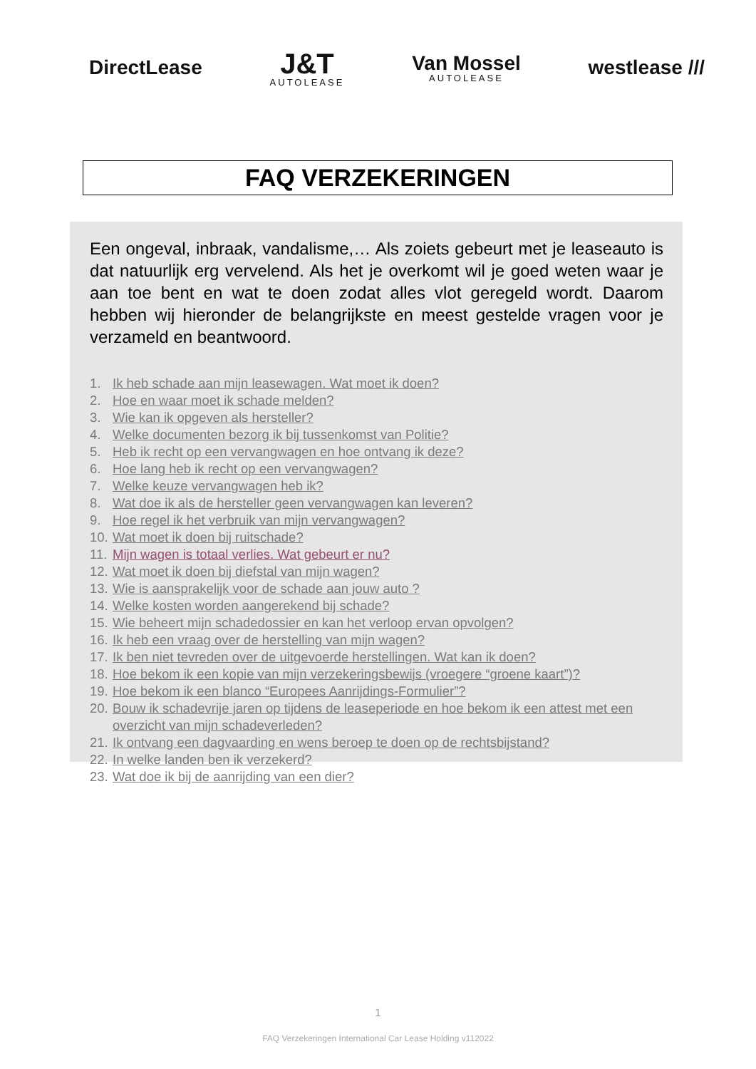DirectLease
J&T
AUTOLEASE
Van Mossel
AUTOLEASE
westlease ///
FAQ VERZEKERINGEN
Een ongeval, inbraak, vandalisme,… Als zoiets gebeurt met je leaseauto is dat natuurlijk erg vervelend. Als het je overkomt wil je goed weten waar je aan toe bent en wat te doen zodat alles vlot geregeld wordt. Daarom hebben wij hieronder de belangrijkste en meest gestelde vragen voor je verzameld en beantwoord.
1. Ik heb schade aan mijn leasewagen. Wat moet ik doen?
2. Hoe en waar moet ik schade melden?
3. Wie kan ik opgeven als hersteller?
4. Welke documenten bezorg ik bij tussenkomst van Politie?
5. Heb ik recht op een vervangwagen en hoe ontvang ik deze?
6. Hoe lang heb ik recht op een vervangwagen?
7. Welke keuze vervangwagen heb ik?
8. Wat doe ik als de hersteller geen vervangwagen kan leveren?
9. Hoe regel ik het verbruik van mijn vervangwagen?
10. Wat moet ik doen bij ruitschade?
11. Mijn wagen is totaal verlies. Wat gebeurt er nu?
12. Wat moet ik doen bij diefstal van mijn wagen?
13. Wie is aansprakelijk voor de schade aan jouw auto ?
14. Welke kosten worden aangerekend bij schade?
15. Wie beheert mijn schadedossier en kan het verloop ervan opvolgen?
16. Ik heb een vraag over de herstelling van mijn wagen?
17. Ik ben niet tevreden over de uitgevoerde herstellingen. Wat kan ik doen?
18. Hoe bekom ik een kopie van mijn verzekeringsbewijs (vroegere “groene kaart”)?
19. Hoe bekom ik een blanco “Europees Aanrijdings-Formulier”?
20. Bouw ik schadevrije jaren op tijdens de leaseperiode en hoe bekom ik een attest met een overzicht van mijn schadeverleden?
21. Ik ontvang een dagvaarding en wens beroep te doen op de rechtsbijstand?
22. In welke landen ben ik verzekerd?
23. Wat doe ik bij de aanrijding van een dier?
1
FAQ Verzekeringen International Car Lease Holding v112022